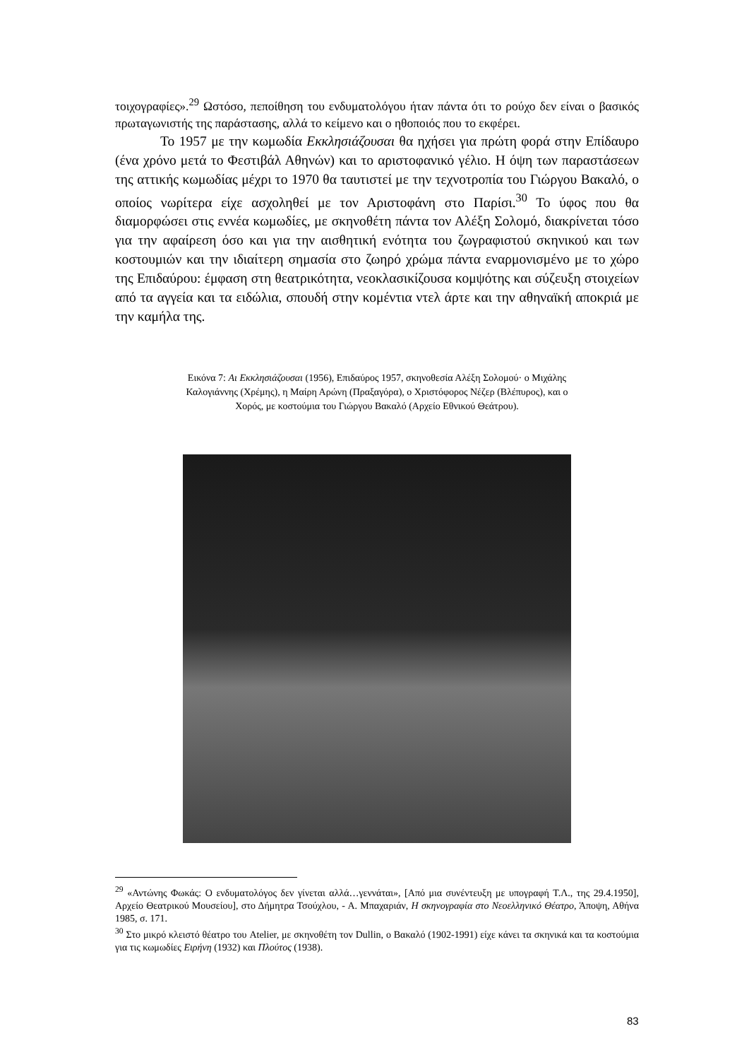τοιχογραφίες».<sup>29</sup> Ωστόσο, πεποίθηση του ενδυματολόγου ήταν πάντα ότι το ρούχο δεν είναι ο βασικός πρωταγωνιστής της παράστασης, αλλά το κείμενο και ο ηθοποιός που το εκφέρει.
Το 1957 με την κωμωδία Εκκλησιάζουσαι θα ηχήσει για πρώτη φορά στην Επίδαυρο (ένα χρόνο μετά το Φεστιβάλ Αθηνών) και το αριστοφανικό γέλιο. Η όψη των παραστάσεων της αττικής κωμωδίας μέχρι το 1970 θα ταυτιστεί με την τεχνοτροπία του Γιώργου Βακαλό, ο οποίος νωρίτερα είχε ασχοληθεί με τον Αριστοφάνη στο Παρίσι.<sup>30</sup> Το ύφος που θα διαμορφώσει στις εννέα κωμωδίες, με σκηνοθέτη πάντα τον Αλέξη Σολομό, διακρίνεται τόσο για την αφαίρεση όσο και για την αισθητική ενότητα του ζωγραφιστού σκηνικού και των κοστουμιών και την ιδιαίτερη σημασία στο ζωηρό χρώμα πάντα εναρμονισμένο με το χώρο της Επιδαύρου: έμφαση στη θεατρικότητα, νεοκλασικίζουσα κομψότης και σύζευξη στοιχείων από τα αγγεία και τα ειδώλια, σπουδή στην κομέντια ντελ άρτε και την αθηναϊκή αποκριά με την καμήλα της.
Εικόνα 7: Αι Εκκλησιάζουσαι (1956), Επιδαύρος 1957, σκηνοθεσία Αλέξη Σολομού· ο Μιχάλης Καλογιάννης (Χρέμης), η Μαίρη Αρώνη (Πραξαγόρα), ο Χριστόφορος Νέζερ (Βλέπυρος), και ο Χορός, με κοστούμια του Γιώργου Βακαλό (Αρχείο Εθνικού Θεάτρου).
<sup>29</sup> «Αντώνης Φωκάς: Ο ενδυματολόγος δεν γίνεται αλλά…γεννάται», [Από μια συνέντευξη με υπογραφή Τ.Λ., της 29.4.1950], Αρχείο Θεατρικού Μουσείου], στο Δήμητρα Τσούχλου, - Α. Μπαχαριάν, Η σκηνογραφία στο Νεοελληνικό Θέατρο, Άποψη, Αθήνα 1985, σ. 171.
<sup>30</sup> Στο μικρό κλειστό θέατρο του Atelier, με σκηνοθέτη τον Dullin, ο Βακαλό (1902-1991) είχε κάνει τα σκηνικά και τα κοστούμια για τις κωμωδίες Ειρήνη (1932) και Πλούτος (1938).
83